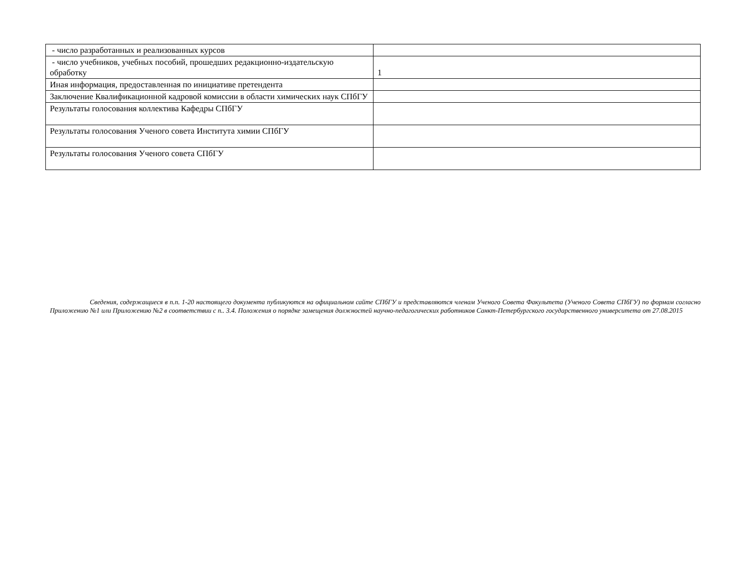| - число разработанных и реализованных курсов | |
| - число учебников, учебных пособий, прошедших редакционно-издательскую обработку | 1 |
| Иная информация, предоставленная по инициативе претендента | |
| Заключение Квалификационной кадровой комиссии в области химических наук СПбГУ | |
| Результаты голосования коллектива Кафедры СПбГУ | |
| Результаты голосования Ученого совета Института химии СПбГУ | |
| Результаты голосования Ученого совета СПбГУ | |
Сведения, содержащиеся в п.п. 1-20 настоящего документа публикуются на официальном сайте СПбГУ и представляются членам Ученого Совета Факультета (Ученого Совета СПбГУ) по формам согласно Приложению №1 или Приложению №2 в соответствии с п.. 3.4. Положения о порядке замещения должностей научно-педагогических работников Санкт-Петербургского государственного университета от 27.08.2015